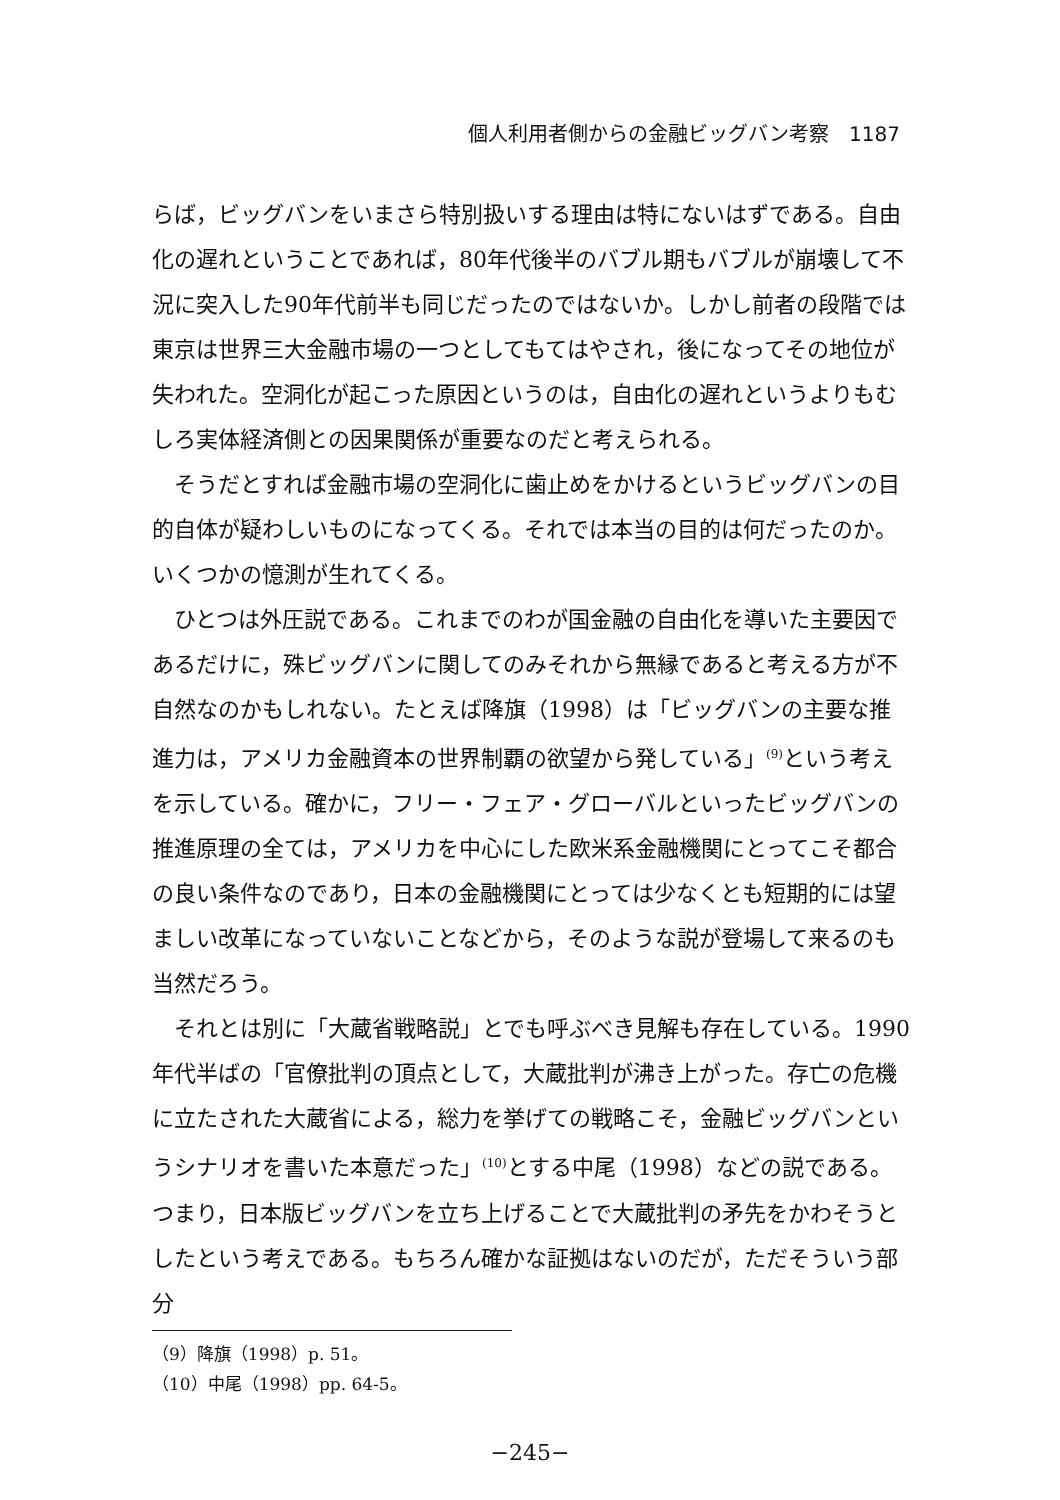個人利用者側からの金融ビッグバン考察　1187
らば，ビッグバンをいまさら特別扱いする理由は特にないはずである。自由化の遅れということであれば，80年代後半のバブル期もバブルが崩壊して不況に突入した90年代前半も同じだったのではないか。しかし前者の段階では東京は世界三大金融市場の一つとしてもてはやされ，後になってその地位が失われた。空洞化が起こった原因というのは，自由化の遅れというよりもむしろ実体経済側との因果関係が重要なのだと考えられる。
そうだとすれば金融市場の空洞化に歯止めをかけるというビッグバンの目的自体が疑わしいものになってくる。それでは本当の目的は何だったのか。いくつかの憶測が生れてくる。
ひとつは外圧説である。これまでのわが国金融の自由化を導いた主要因であるだけに，殊ビッグバンに関してのみそれから無縁であると考える方が不自然なのかもしれない。たとえば降旗（1998）は「ビッグバンの主要な推進力は，アメリカ金融資本の世界制覇の欲望から発している」<sup>(9)</sup>という考えを示している。確かに，フリー・フェア・グローバルといったビッグバンの推進原理の全ては，アメリカを中心にした欧米系金融機関にとってこそ都合の良い条件なのであり，日本の金融機関にとっては少なくとも短期的には望ましい改革になっていないことなどから，そのような説が登場して来るのも当然だろう。
それとは別に「大蔵省戦略説」とでも呼ぶべき見解も存在している。1990年代半ばの「官僚批判の頂点として，大蔵批判が沸き上がった。存亡の危機に立たされた大蔵省による，総力を挙げての戦略こそ，金融ビッグバンというシナリオを書いた本意だった」<sup>(10)</sup>とする中尾（1998）などの説である。つまり，日本版ビッグバンを立ち上げることで大蔵批判の矛先をかわそうとしたという考えである。もちろん確かな証拠はないのだが，ただそういう部分
（9）降旗（1998）p. 51。
（10）中尾（1998）pp. 64‑5。
−245−